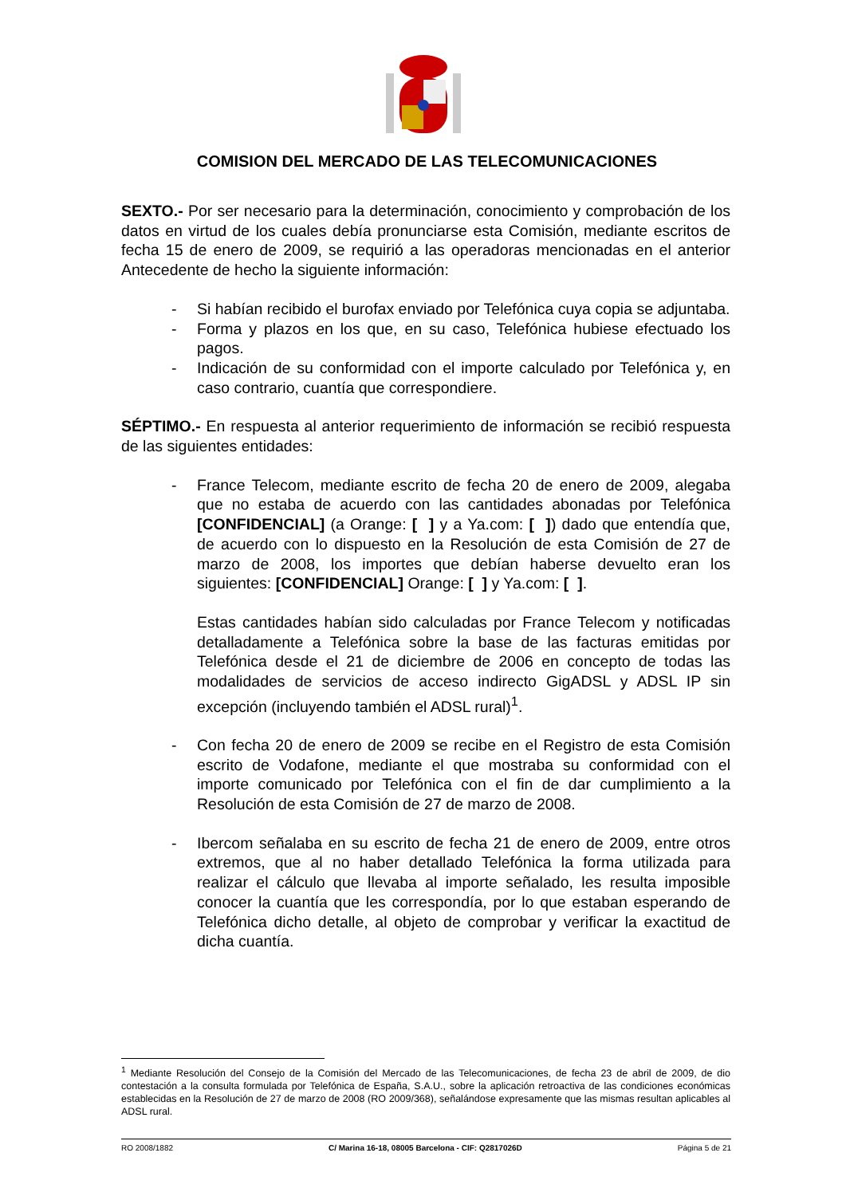COMISION DEL MERCADO DE LAS TELECOMUNICACIONES
SEXTO.- Por ser necesario para la determinación, conocimiento y comprobación de los datos en virtud de los cuales debía pronunciarse esta Comisión, mediante escritos de fecha 15 de enero de 2009, se requirió a las operadoras mencionadas en el anterior Antecedente de hecho la siguiente información:
- Si habían recibido el burofax enviado por Telefónica cuya copia se adjuntaba.
- Forma y plazos en los que, en su caso, Telefónica hubiese efectuado los pagos.
- Indicación de su conformidad con el importe calculado por Telefónica y, en caso contrario, cuantía que correspondiere.
SÉPTIMO.- En respuesta al anterior requerimiento de información se recibió respuesta de las siguientes entidades:
- France Telecom, mediante escrito de fecha 20 de enero de 2009, alegaba que no estaba de acuerdo con las cantidades abonadas por Telefónica [CONFIDENCIAL] (a Orange: [ ] y a Ya.com: [ ]) dado que entendía que, de acuerdo con lo dispuesto en la Resolución de esta Comisión de 27 de marzo de 2008, los importes que debían haberse devuelto eran los siguientes: [CONFIDENCIAL] Orange: [ ] y Ya.com: [ ].
Estas cantidades habían sido calculadas por France Telecom y notificadas detalladamente a Telefónica sobre la base de las facturas emitidas por Telefónica desde el 21 de diciembre de 2006 en concepto de todas las modalidades de servicios de acceso indirecto GigADSL y ADSL IP sin excepción (incluyendo también el ADSL rural)<sup>1</sup>.
- Con fecha 20 de enero de 2009 se recibe en el Registro de esta Comisión escrito de Vodafone, mediante el que mostraba su conformidad con el importe comunicado por Telefónica con el fin de dar cumplimiento a la Resolución de esta Comisión de 27 de marzo de 2008.
- Ibercom señalaba en su escrito de fecha 21 de enero de 2009, entre otros extremos, que al no haber detallado Telefónica la forma utilizada para realizar el cálculo que llevaba al importe señalado, les resulta imposible conocer la cuantía que les correspondía, por lo que estaban esperando de Telefónica dicho detalle, al objeto de comprobar y verificar la exactitud de dicha cuantía.
<sup>1</sup> Mediante Resolución del Consejo de la Comisión del Mercado de las Telecomunicaciones, de fecha 23 de abril de 2009, de dio contestación a la consulta formulada por Telefónica de España, S.A.U., sobre la aplicación retroactiva de las condiciones económicas establecidas en la Resolución de 27 de marzo de 2008 (RO 2009/368), señalándose expresamente que las mismas resultan aplicables al ADSL rural.
RO 2008/1882 C/ Marina 16-18, 08005 Barcelona - CIF: Q2817026D Página 5 de 21